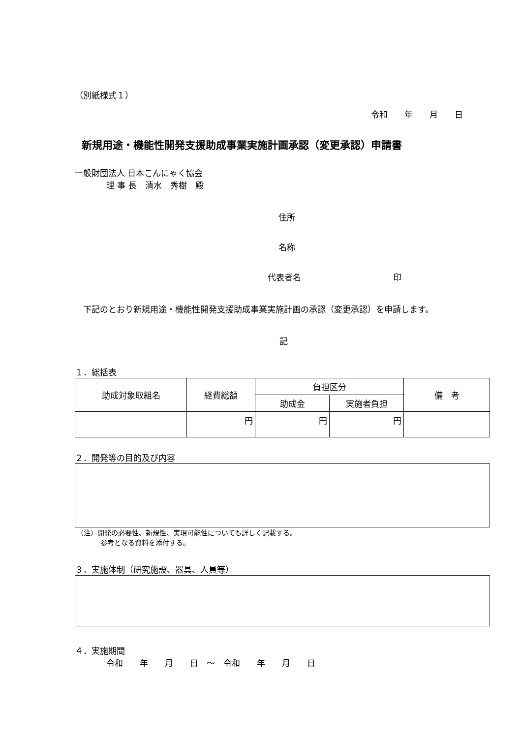（別紙様式１）
令和　　年　　月　　日
新規用途・機能性開発支援助成事業実施計画承認（変更承認）申請書
一般財団法人 日本こんにゃく協会
理 事 長　清水　秀樹　殿
住所
名称
代表者名　　　　　　　　　　　印
　下記のとおり新規用途・機能性開発支援助成事業実施計画の承認（変更承認）を申請します。
記
１．総括表
| 助成対象取組名 | 経費総額 | 負担区分 | | 備 考 |
| --- | --- | --- | --- | --- |
| | | 助成金 | 実施者負担 | |
| | 円 | 円 | 円 | |
２．開発等の目的及び内容
（注）開発の必要性、新規性、実現可能性についても詳しく記載する。
参考となる資料を添付する。
３．実施体制（研究施設、器具、人員等）
４．実施期間
令和　　年　　月　　日　～　令和　　年　　月　　日